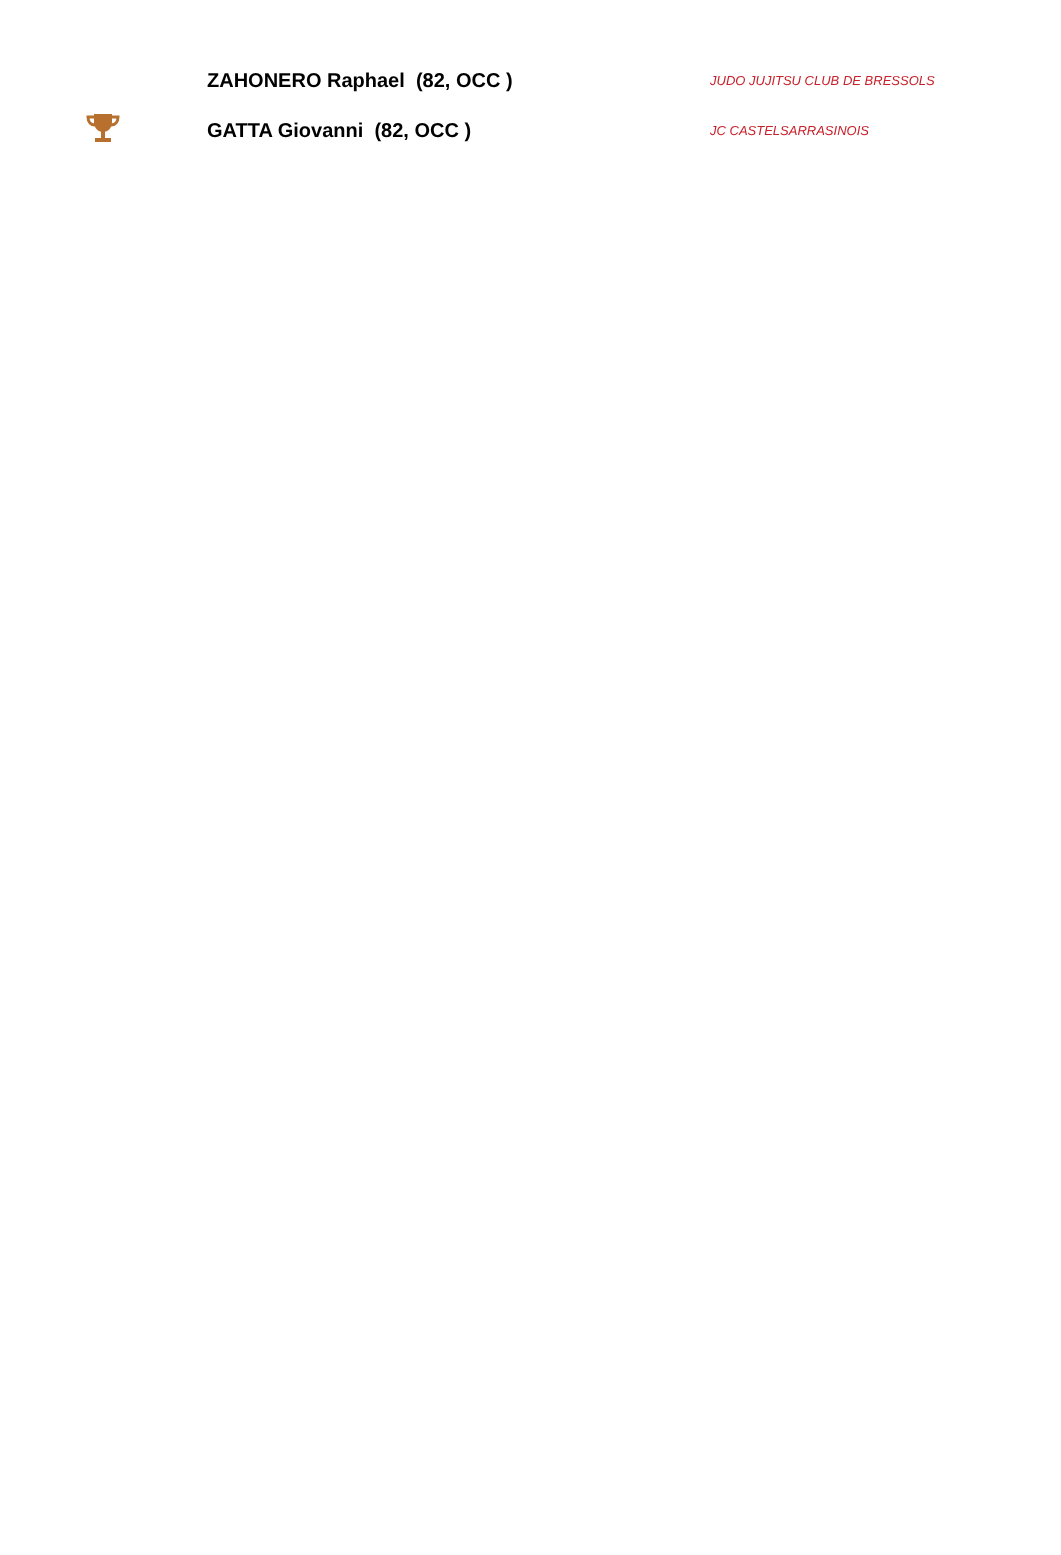| | ZAHONERO Raphael (82, OCC ) | JUDO JUJITSU CLUB DE BRESSOLS |
| | GATTA Giovanni (82, OCC ) | JC CASTELSARRASINOIS |